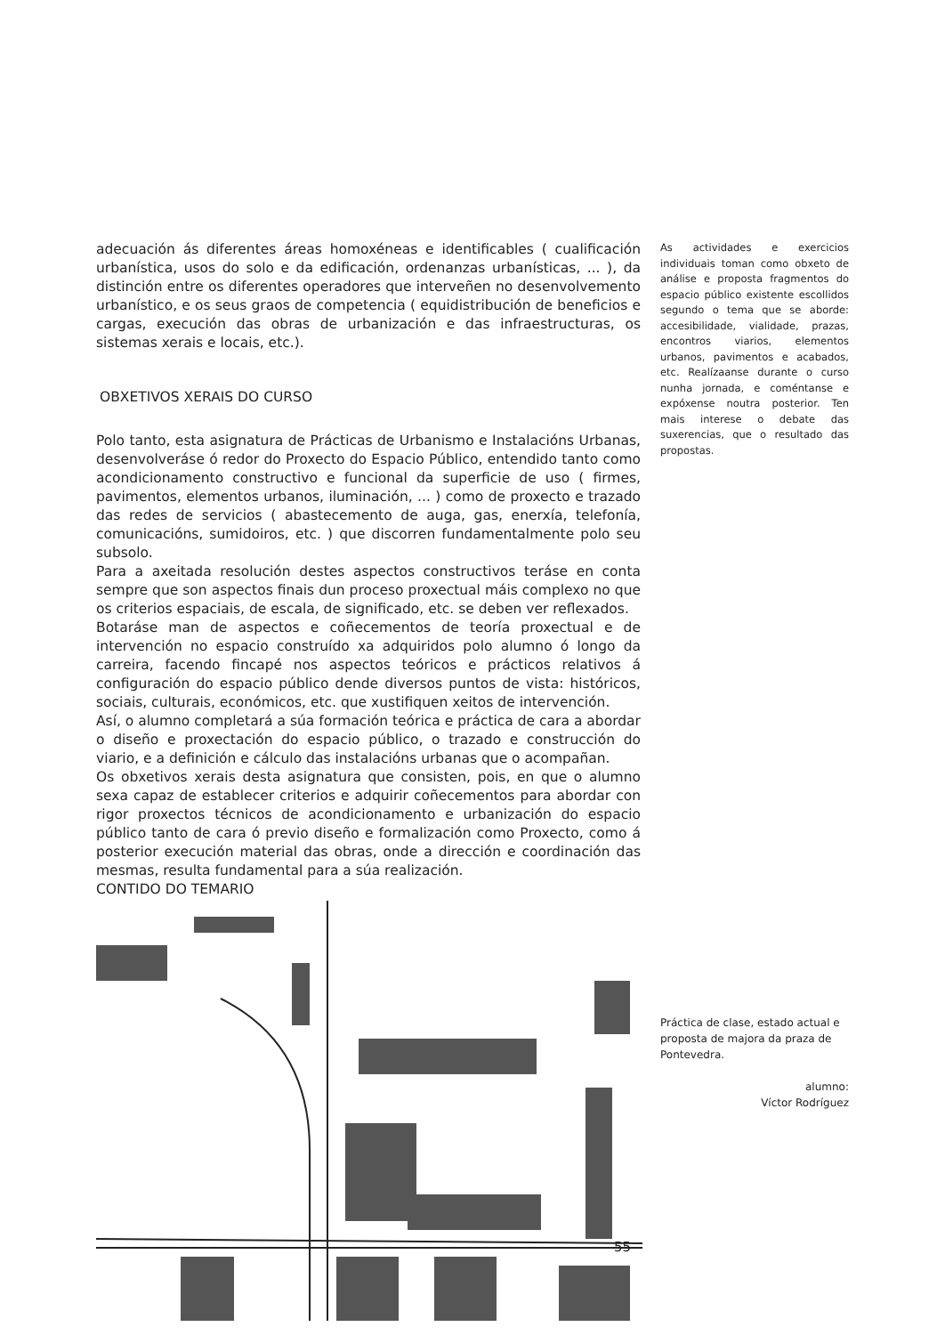adecuación ás diferentes áreas homoxéneas e identificables ( cualificación urbanística, usos do solo e da edificación, ordenanzas urbanísticas, ... ), da distinción entre os diferentes operadores que interveñen no desenvolvemento urbanístico, e os seus graos de competencia ( equidistribución de beneficios e cargas, execución das obras de urbanización e das infraestructuras, os sistemas xerais e locais, etc.).
OBXETIVOS XERAIS DO CURSO
Polo tanto, esta asignatura de Prácticas de Urbanismo e Instalacións Urbanas, desenvolveráse ó redor do Proxecto do Espacio Público, entendido tanto como acondicionamento constructivo e funcional da superficie de uso ( firmes, pavimentos, elementos urbanos, iluminación, ... ) como de proxecto e trazado das redes de servicios ( abastecemento de auga, gas, enerxía, telefonía, comunicacións, sumidoiros, etc. ) que discorren fundamentalmente polo seu subsolo.
Para a axeitada resolución destes aspectos constructivos teráse en conta sempre que son aspectos finais dun proceso proxectual máis complexo no que os criterios espaciais, de escala, de significado, etc. se deben ver reflexados.
Botaráse man de aspectos e coñecementos de teoría proxectual e de intervención no espacio construído xa adquiridos polo alumno ó longo da carreira, facendo fincapé nos aspectos teóricos e prácticos relativos á configuración do espacio público dende diversos puntos de vista: históricos, sociais, culturais, económicos, etc. que xustifiquen xeitos de intervención.
Así, o alumno completará a súa formación teórica e práctica de cara a abordar o diseño e proxectación do espacio público, o trazado e construcción do viario, e a definición e cálculo das instalacións urbanas que o acompañan.
Os obxetivos xerais desta asignatura que consisten, pois, en que o alumno sexa capaz de establecer criterios e adquirir coñecementos para abordar con rigor proxectos técnicos de acondicionamento e urbanización do espacio público tanto de cara ó previo diseño e formalización como Proxecto, como á posterior execución material das obras, onde a dirección e coordinación das mesmas, resulta fundamental para a súa realización.
CONTIDO DO TEMARIO
As actividades e exercicios individuais toman como obxeto de análise e proposta fragmentos do espacio público existente escollidos segundo o tema que se aborde: accesibilidade, vialidade, prazas, encontros viarios, elementos urbanos, pavimentos e acabados, etc. Realízaanse durante o curso nunha jornada, e coméntanse e expóxense noutra posterior. Ten mais interese o debate das suxerencias, que o resultado das propostas.
Práctica de clase, estado actual e proposta de majora da praza de Pontevedra.
alumno:
Víctor Rodríguez
55